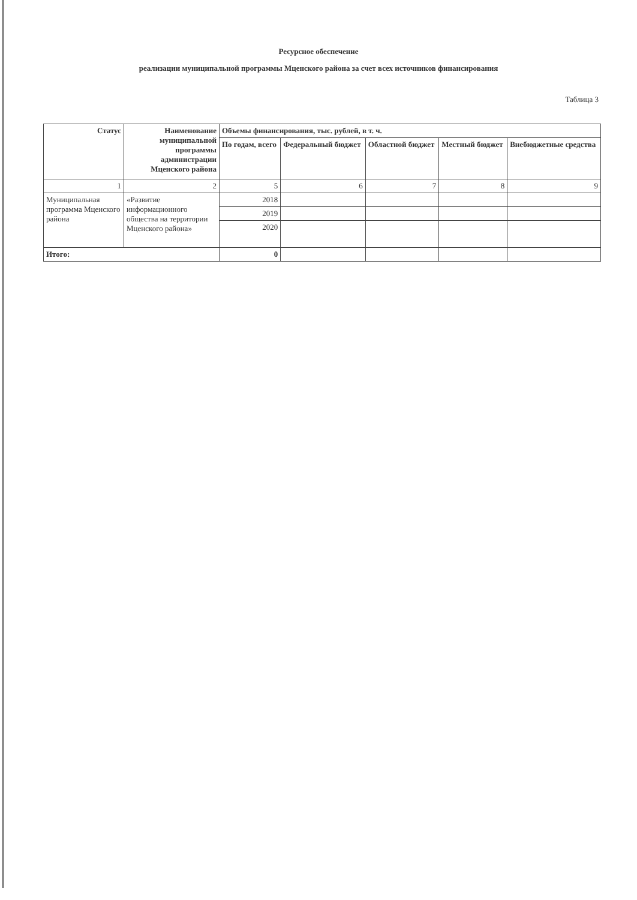Ресурсное обеспечение
реализации муниципальной программы Мценского района за счет всех источников финансирования
Таблица 3
| Статус | Наименование муниципальной программы администрации Мценского района | Объемы финансирования, тыс. рублей, в т. ч. | | | | |
| --- | --- | --- | --- | --- | --- | --- |
| | | По годам, всего | Федеральный бюджет | Областной бюджет | Местный бюджет | Внебюджетные средства |
| 1 | 2 | 5 | 6 | 7 | 8 | 9 |
| Муниципальная программа Мценского района | «Развитие информационного общества на территории Мценского района» | 2018 | | | | |
| | | 2019 | | | | |
| | | 2020 | | | | |
| Итого: | | 0 | | | | |